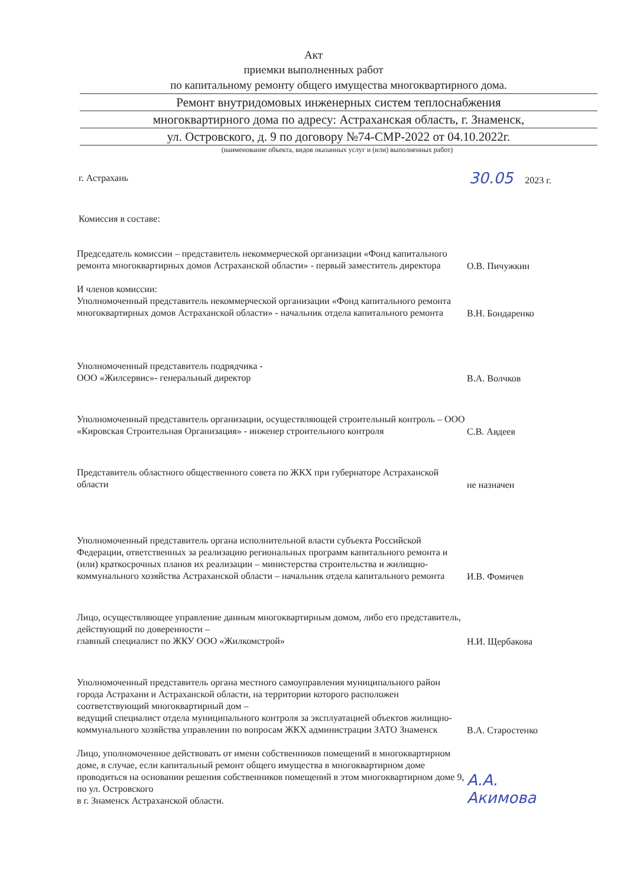Акт
приемки выполненных работ
по капитальному ремонту общего имущества многоквартирного дома.
Ремонт внутридомовых инженерных систем теплоснабжения
многоквартирного дома по адресу: Астраханская область, г. Знаменск,
ул. Островского, д. 9 по договору №74-СМР-2022 от 04.10.2022г.
(наименование объекта, видов оказанных услуг и (или) выполненных работ)
г. Астрахань 30.05 2023 г.
Комиссия в составе:
Председатель комиссии – представитель некоммерческой организации «Фонд капитального ремонта многоквартирных домов Астраханской области» - первый заместитель директора
О.В. Пичужкин
И членов комиссии:
Уполномоченный представитель некоммерческой организации «Фонд капитального ремонта многоквартирных домов Астраханской области» - начальник отдела капитального ремонта
В.Н. Бондаренко
Уполномоченный представитель подрядчика -
ООО «Жилсервис»- генеральный директор
В.А. Волчков
Уполномоченный представитель организации, осуществляющей строительный контроль – ООО «Кировская Строительная Организация» - инженер строительного контроля
С.В. Авдеев
Представитель областного общественного совета по ЖКХ при губернаторе Астраханской области
не назначен
Уполномоченный представитель органа исполнительной власти субъекта Российской Федерации, ответственных за реализацию региональных программ капитального ремонта и (или) краткосрочных планов их реализации – министерства строительства и жилищно-коммунального хозяйства Астраханской области – начальник отдела капитального ремонта
И.В. Фомичев
Лицо, осуществляющее управление данным многоквартирным домом, либо его представитель, действующий по доверенности –
главный специалист по ЖКУ ООО «Жилкомстрой»
Н.И. Щербакова
Уполномоченный представитель органа местного самоуправления муниципального район города Астрахани и Астраханской области, на территории которого расположен соответствующий многоквартирный дом –
ведущий специалист отдела муниципального контроля за эксплуатацией объектов жилищно-коммунального хозяйства управлении по вопросам ЖКХ администрации ЗАТО Знаменск
В.А. Старостенко
Лицо, уполномоченное действовать от имени собственников помещений в многоквартирном доме, в случае, если капитальный ремонт общего имущества в многоквартирном доме проводиться на основании решения собственников помещений в этом многоквартирном доме 9, по ул. Островского
в г. Знаменск Астраханской области.
А.А. Акимова